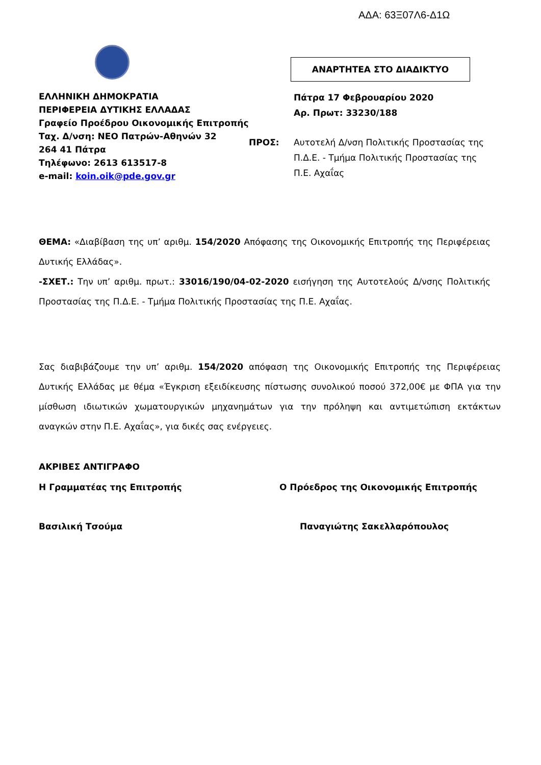ΑΔΑ: 63Ξ07Λ6-Δ1Ω
ΑΝΑΡΤΗΤΕΑ ΣΤΟ ΔΙΑΔΙΚΤΥΟ
ΕΛΛΗΝΙΚΗ ΔΗΜΟΚΡΑΤΙΑ
ΠΕΡΙΦΕΡΕΙΑ ΔΥΤΙΚΗΣ ΕΛΛΑΔΑΣ
Γραφείο Προέδρου Οικονομικής Επιτροπής
Ταχ. Δ/νση: ΝΕΟ Πατρών-Αθηνών 32
264 41 Πάτρα
Τηλέφωνο: 2613 613517-8
e-mail: koin.oik@pde.gov.gr
Πάτρα 17 Φεβρουαρίου 2020
Αρ. Πρωτ: 33230/188
ΠΡΟΣ:
Αυτοτελή Δ/νση Πολιτικής Προστασίας της
Π.Δ.Ε. - Τμήμα Πολιτικής Προστασίας της
Π.Ε. Αχαΐας
ΘΕΜΑ: «Διαβίβαση της υπ’ αριθμ. 154/2020 Απόφασης της Οικονομικής Επιτροπής της Περιφέρειας Δυτικής Ελλάδας».
-ΣΧΕΤ.: Την υπ’ αριθμ. πρωτ.: 33016/190/04-02-2020 εισήγηση της Αυτοτελούς Δ/νσης Πολιτικής Προστασίας της Π.Δ.Ε. - Τμήμα Πολιτικής Προστασίας της Π.Ε. Αχαΐας.
Σας διαβιβάζουμε την υπ’ αριθμ. 154/2020 απόφαση της Οικονομικής Επιτροπής της Περιφέρειας Δυτικής Ελλάδας με θέμα «Έγκριση εξειδίκευσης πίστωσης συνολικού ποσού 372,00€ με ΦΠΑ για την μίσθωση ιδιωτικών χωματουργικών μηχανημάτων για την πρόληψη και αντιμετώπιση εκτάκτων αναγκών στην Π.Ε. Αχαΐας», για δικές σας ενέργειες.
ΑΚΡΙΒΕΣ ΑΝΤΙΓΡΑΦΟ
Η Γραμματέας της Επιτροπής
Ο Πρόεδρος της Οικονομικής Επιτροπής
Βασιλική Τσούμα Παναγιώτης Σακελλαρόπουλος